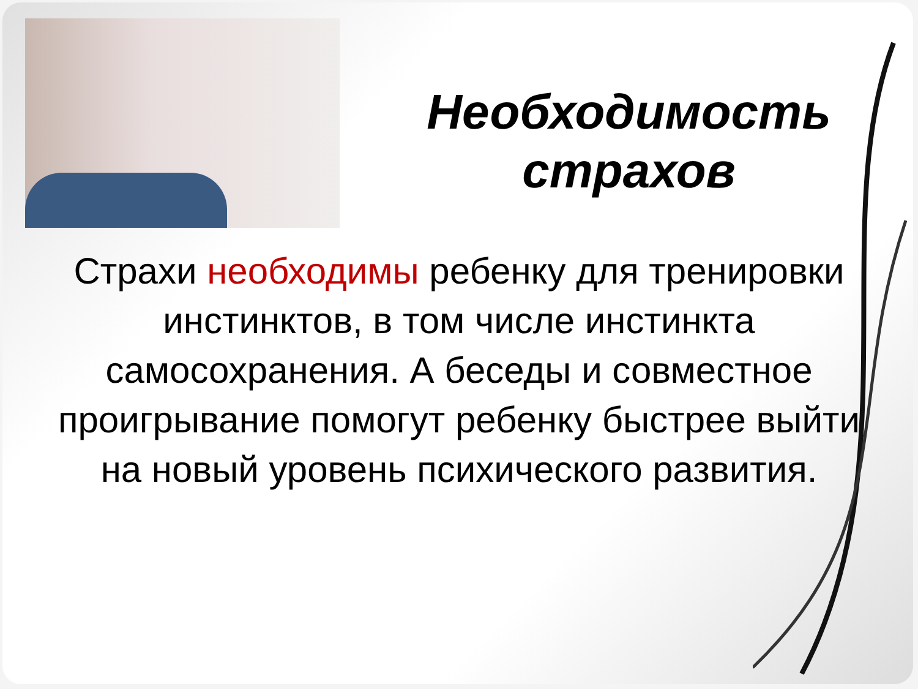Необходимость страхов
Страхи необходимы ребенку для тренировки инстинктов, в том числе инстинкта самосохранения. А беседы и совместное проигрывание помогут ребенку быстрее выйти на новый уровень психического развития.